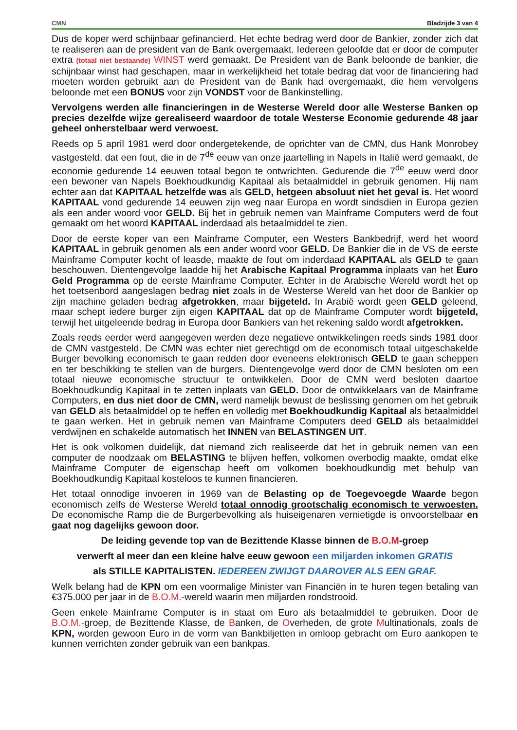CMN Bladzijde 3 van 4
Dus de koper werd schijnbaar gefinancierd. Het echte bedrag werd door de Bankier, zonder zich dat te realiseren aan de president van de Bank overgemaakt. Iedereen geloofde dat er door de computer extra (totaal niet bestaande) WINST werd gemaakt. De President van de Bank beloonde de bankier, die schijnbaar winst had geschapen, maar in werkelijkheid het totale bedrag dat voor de financiering had moeten worden gebruikt aan de President van de Bank had overgemaakt, die hem vervolgens beloonde met een BONUS voor zijn VONDST voor de Bankinstelling.
Vervolgens werden alle financieringen in de Westerse Wereld door alle Westerse Banken op precies dezelfde wijze gerealiseerd waardoor de totale Westerse Economie gedurende 48 jaar geheel onherstelbaar werd verwoest.
Reeds op 5 april 1981 werd door ondergetekende, de oprichter van de CMN, dus Hank Monrobey vastgesteld, dat een fout, die in de 7<sup>de</sup> eeuw van onze jaartelling in Napels in Italië werd gemaakt, de economie gedurende 14 eeuwen totaal begon te ontwrichten. Gedurende die 7<sup>de</sup> eeuw werd door een bewoner van Napels Boekhoudkundig Kapitaal als betaalmiddel in gebruik genomen. Hij nam echter aan dat KAPITAAL hetzelfde was als GELD, hetgeen absoluut niet het geval is. Het woord KAPITAAL vond gedurende 14 eeuwen zijn weg naar Europa en wordt sindsdien in Europa gezien als een ander woord voor GELD. Bij het in gebruik nemen van Mainframe Computers werd de fout gemaakt om het woord KAPITAAL inderdaad als betaalmiddel te zien.
Door de eerste koper van een Mainframe Computer, een Westers Bankbedrijf, werd het woord KAPITAAL in gebruik genomen als een ander woord voor GELD. De Bankier die in de VS de eerste Mainframe Computer kocht of leasde, maakte de fout om inderdaad KAPITAAL als GELD te gaan beschouwen. Dientengevolge laadde hij het Arabische Kapitaal Programma inplaats van het Euro Geld Programma op de eerste Mainframe Computer. Echter in de Arabische Wereld wordt het op het toetsenbord aangeslagen bedrag niet zoals in de Westerse Wereld van het door de Bankier op zijn machine geladen bedrag afgetrokken, maar bijgeteld. In Arabië wordt geen GELD geleend, maar schept iedere burger zijn eigen KAPITAAL dat op de Mainframe Computer wordt bijgeteld, terwijl het uitgeleende bedrag in Europa door Bankiers van het rekening saldo wordt afgetrokken.
Zoals reeds eerder werd aangegeven werden deze negatieve ontwikkelingen reeds sinds 1981 door de CMN vastgesteld. De CMN was echter niet gerechtigd om de economisch totaal uitgeschakelde Burger bevolking economisch te gaan redden door eveneens elektronisch GELD te gaan scheppen en ter beschikking te stellen van de burgers. Dientengevolge werd door de CMN besloten om een totaal nieuwe economische structuur te ontwikkelen. Door de CMN werd besloten daartoe Boekhoudkundig Kapitaal in te zetten inplaats van GELD. Door de ontwikkelaars van de Mainframe Computers, en dus niet door de CMN, werd namelijk bewust de beslissing genomen om het gebruik van GELD als betaalmiddel op te heffen en volledig met Boekhoudkundig Kapitaal als betaalmiddel te gaan werken. Het in gebruik nemen van Mainframe Computers deed GELD als betaalmiddel verdwijnen en schakelde automatisch het INNEN van BELASTINGEN UIT.
Het is ook volkomen duidelijk, dat niemand zich realiseerde dat het in gebruik nemen van een computer de noodzaak om BELASTING te blijven heffen, volkomen overbodig maakte, omdat elke Mainframe Computer de eigenschap heeft om volkomen boekhoudkundig met behulp van Boekhoudkundig Kapitaal kosteloos te kunnen financieren.
Het totaal onnodige invoeren in 1969 van de Belasting op de Toegevoegde Waarde begon economisch zelfs de Westerse Wereld totaal onnodig grootschalig economisch te verwoesten. De economische Ramp die de Burgerbevolking als huiseigenaren vernietigde is onvoorstelbaar en gaat nog dagelijks gewoon door.
De leiding gevende top van de Bezittende Klasse binnen de B.O.M-groep
verwerft al meer dan een kleine halve eeuw gewoon een miljarden inkomen GRATIS
als STILLE KAPITALISTEN. IEDEREEN ZWIJGT DAAROVER ALS EEN GRAF.
Welk belang had de KPN om een voormalige Minister van Financiën in te huren tegen betaling van €375.000 per jaar in de B.O.M.-wereld waarin men miljarden rondstrooid.
Geen enkele Mainframe Computer is in staat om Euro als betaalmiddel te gebruiken. Door de B.O.M.-groep, de Bezittende Klasse, de Banken, de Overheden, de grote Multinationals, zoals de KPN, worden gewoon Euro in de vorm van Bankbiljetten in omloop gebracht om Euro aankopen te kunnen verrichten zonder gebruik van een bankpas.